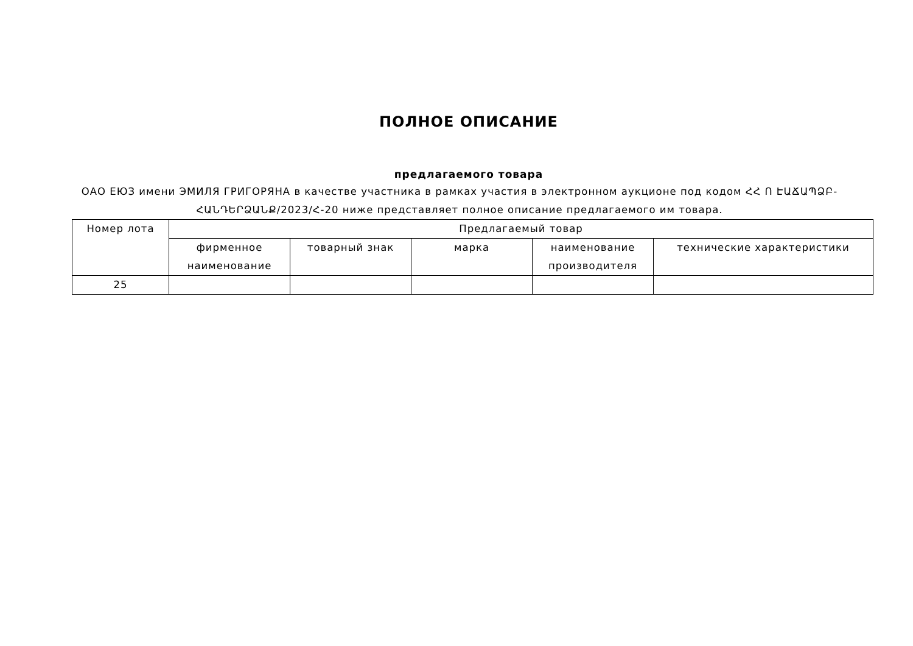ПОЛНОЕ ОПИСАНИЕ
предлагаемого товара
ОАО ЕЮЗ имени ЭМИЛЯ ГРИГОРЯНА в качестве участника в рамках участия в электронном аукционе под кодом ՀՀ Ո ԷԱՃԱՊՁԲ-ՀԱՆԴԵՐՁԱՆՔ/2023/Հ-20 ниже представляет полное описание предлагаемого им товара.
| Номер лота | Предлагаемый товар | | | | |
| --- | --- | --- | --- | --- | --- |
| | фирменное наименование | товарный знак | марка | наименование производителя | технические характеристики |
| 25 | | | | | |